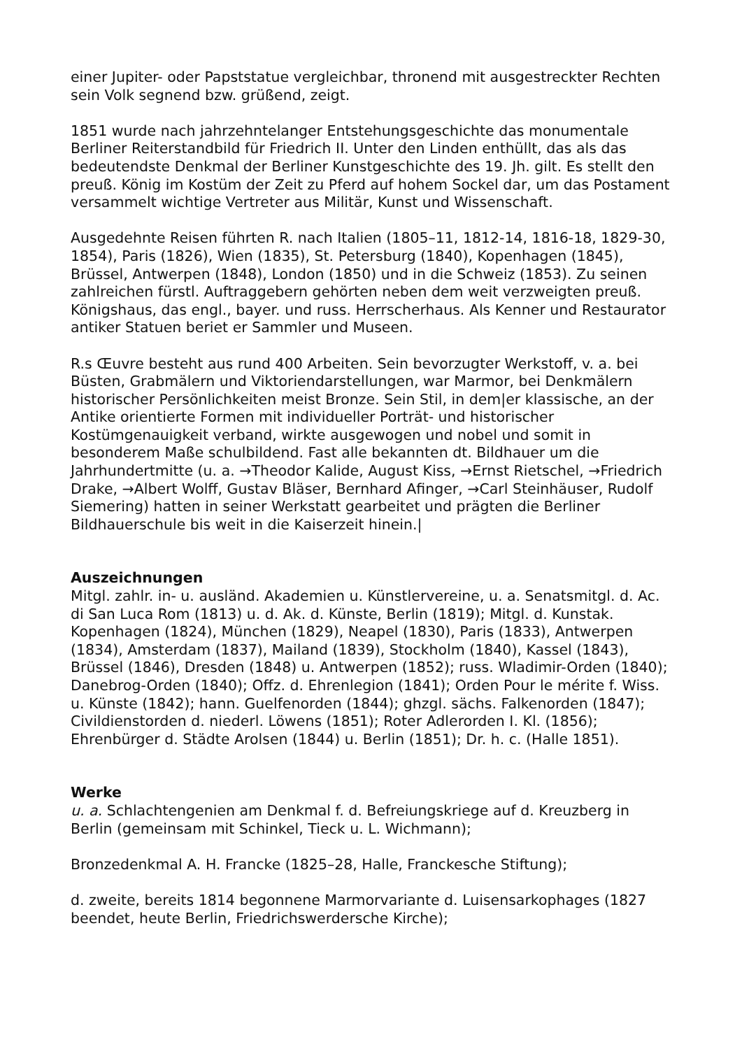einer Jupiter- oder Papststatue vergleichbar, thronend mit ausgestreckter Rechten sein Volk segnend bzw. grüßend, zeigt.
1851 wurde nach jahrzehntelanger Entstehungsgeschichte das monumentale Berliner Reiterstandbild für Friedrich II. Unter den Linden enthüllt, das als das bedeutendste Denkmal der Berliner Kunstgeschichte des 19. Jh. gilt. Es stellt den preuß. König im Kostüm der Zeit zu Pferd auf hohem Sockel dar, um das Postament versammelt wichtige Vertreter aus Militär, Kunst und Wissenschaft.
Ausgedehnte Reisen führten R. nach Italien (1805–11, 1812-14, 1816-18, 1829-30, 1854), Paris (1826), Wien (1835), St. Petersburg (1840), Kopenhagen (1845), Brüssel, Antwerpen (1848), London (1850) und in die Schweiz (1853). Zu seinen zahlreichen fürstl. Auftraggebern gehörten neben dem weit verzweigten preuß. Königshaus, das engl., bayer. und russ. Herrscherhaus. Als Kenner und Restaurator antiker Statuen beriet er Sammler und Museen.
R.s Œuvre besteht aus rund 400 Arbeiten. Sein bevorzugter Werkstoff, v. a. bei Büsten, Grabmälern und Viktoriendarstellungen, war Marmor, bei Denkmälern historischer Persönlichkeiten meist Bronze. Sein Stil, in dem|er klassische, an der Antike orientierte Formen mit individueller Porträt- und historischer Kostümgenauigkeit verband, wirkte ausgewogen und nobel und somit in besonderem Maße schulbildend. Fast alle bekannten dt. Bildhauer um die Jahrhundertmitte (u. a. →Theodor Kalide, August Kiss, →Ernst Rietschel, →Friedrich Drake, →Albert Wolff, Gustav Bläser, Bernhard Afinger, →Carl Steinhäuser, Rudolf Siemering) hatten in seiner Werkstatt gearbeitet und prägten die Berliner Bildhauerschule bis weit in die Kaiserzeit hinein.|
Auszeichnungen
Mitgl. zahlr. in- u. ausländ. Akademien u. Künstlervereine, u. a. Senatsmitgl. d. Ac. di San Luca Rom (1813) u. d. Ak. d. Künste, Berlin (1819); Mitgl. d. Kunstak. Kopenhagen (1824), München (1829), Neapel (1830), Paris (1833), Antwerpen (1834), Amsterdam (1837), Mailand (1839), Stockholm (1840), Kassel (1843), Brüssel (1846), Dresden (1848) u. Antwerpen (1852); russ. Wladimir-Orden (1840); Danebrog-Orden (1840); Offz. d. Ehrenlegion (1841); Orden Pour le mérite f. Wiss. u. Künste (1842); hann. Guelfenorden (1844); ghzgl. sächs. Falkenorden (1847); Civildienstorden d. niederl. Löwens (1851); Roter Adlerorden I. Kl. (1856); Ehrenbürger d. Städte Arolsen (1844) u. Berlin (1851); Dr. h. c. (Halle 1851).
Werke
u. a. Schlachtengenien am Denkmal f. d. Befreiungskriege auf d. Kreuzberg in Berlin (gemeinsam mit Schinkel, Tieck u. L. Wichmann);
Bronzedenkmal A. H. Francke (1825–28, Halle, Franckesche Stiftung);
d. zweite, bereits 1814 begonnene Marmorvariante d. Luisensarkophages (1827 beendet, heute Berlin, Friedrichswerdersche Kirche);